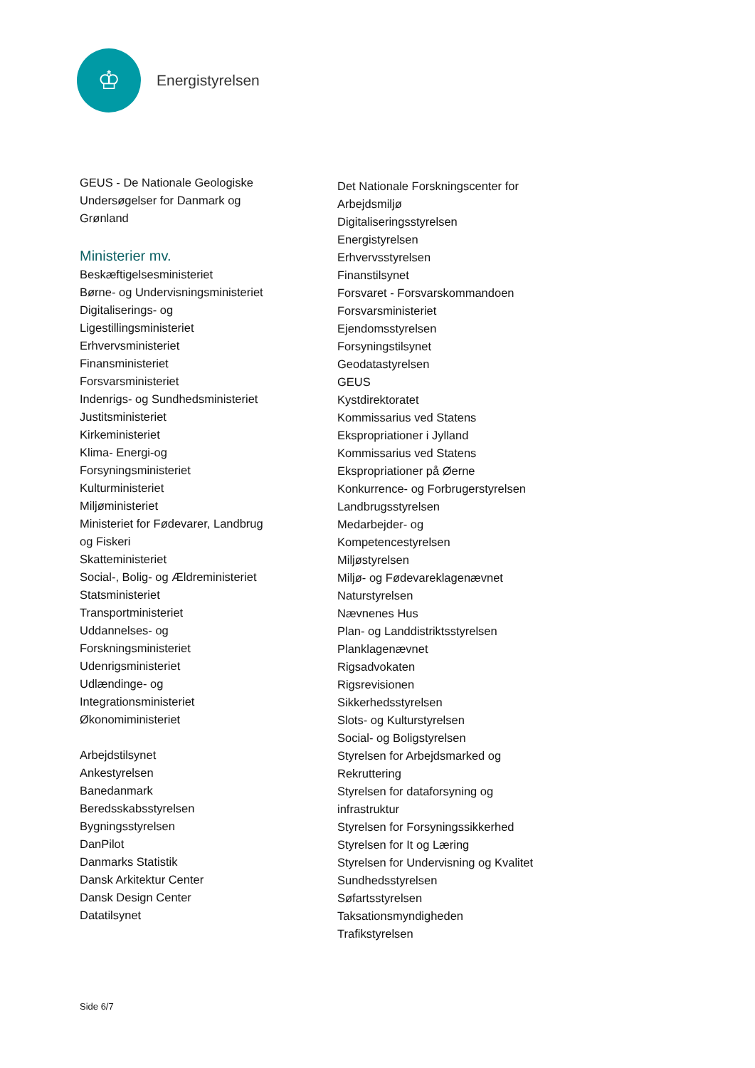♔
Energistyrelsen
GEUS - De Nationale Geologiske
Undersøgelser for Danmark og
Grønland
Ministerier mv.
Beskæftigelsesministeriet
Børne- og Undervisningsministeriet
Digitaliserings- og
Ligestillingsministeriet
Erhvervsministeriet
Finansministeriet
Forsvarsministeriet
Indenrigs- og Sundhedsministeriet
Justitsministeriet
Kirkeministeriet
Klima- Energi-og
Forsyningsministeriet
Kulturministeriet
Miljøministeriet
Ministeriet for Fødevarer, Landbrug
og Fiskeri
Skatteministeriet
Social-, Bolig- og Ældreministeriet
Statsministeriet
Transportministeriet
Uddannelses- og
Forskningsministeriet
Udenrigsministeriet
Udlændinge- og
Integrationsministeriet
Økonomiministeriet
Arbejdstilsynet
Ankestyrelsen
Banedanmark
Beredsskabsstyrelsen
Bygningsstyrelsen
DanPilot
Danmarks Statistik
Dansk Arkitektur Center
Dansk Design Center
Datatilsynet
Det Nationale Forskningscenter for
Arbejdsmiljø
Digitaliseringsstyrelsen
Energistyrelsen
Erhvervsstyrelsen
Finanstilsynet
Forsvaret - Forsvarskommandoen
Forsvarsministeriet
Ejendomsstyrelsen
Forsyningstilsynet
Geodatastyrelsen
GEUS
Kystdirektoratet
Kommissarius ved Statens
Ekspropriationer i Jylland
Kommissarius ved Statens
Ekspropriationer på Øerne
Konkurrence- og Forbrugerstyrelsen
Landbrugsstyrelsen
Medarbejder- og
Kompetencestyrelsen
Miljøstyrelsen
Miljø- og Fødevareklagenævnet
Naturstyrelsen
Nævnenes Hus
Plan- og Landdistriktsstyrelsen
Planklagenævnet
Rigsadvokaten
Rigsrevisionen
Sikkerhedsstyrelsen
Slots- og Kulturstyrelsen
Social- og Boligstyrelsen
Styrelsen for Arbejdsmarked og
Rekruttering
Styrelsen for dataforsyning og
infrastruktur
Styrelsen for Forsyningssikkerhed
Styrelsen for It og Læring
Styrelsen for Undervisning og Kvalitet
Sundhedsstyrelsen
Søfartsstyrelsen
Taksationsmyndigheden
Trafikstyrelsen
Side 6/7